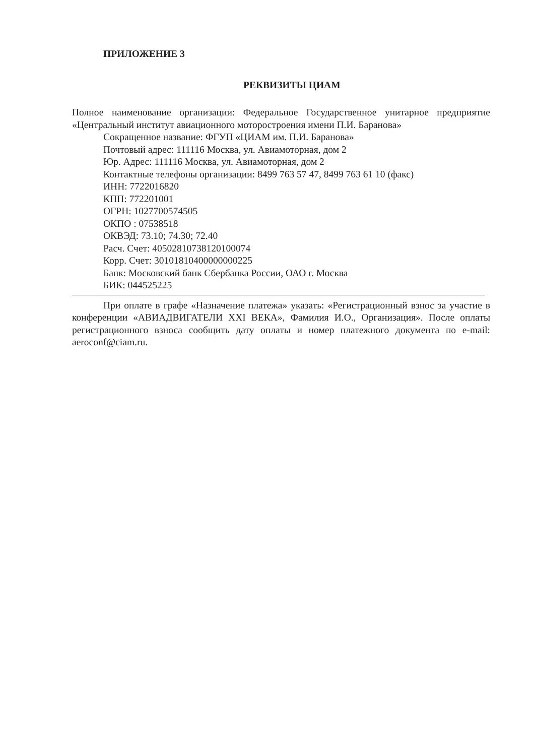ПРИЛОЖЕНИЕ 3
РЕКВИЗИТЫ ЦИАМ
Полное наименование организации: Федеральное Государственное унитарное предприятие «Центральный институт авиационного моторостроения имени П.И. Баранова»
Сокращенное название: ФГУП «ЦИАМ им. П.И. Баранова»
Почтовый адрес: 111116 Москва, ул. Авиамоторная, дом 2
Юр. Адрес: 111116 Москва, ул. Авиамоторная, дом 2
Контактные телефоны организации: 8499 763 57 47, 8499 763 61 10 (факс)
ИНН: 7722016820
КПП: 772201001
ОГРН: 1027700574505
ОКПО : 07538518
ОКВЭД: 73.10; 74.30; 72.40
Расч. Счет: 40502810738120100074
Корр. Счет: 30101810400000000225
Банк: Московский банк Сбербанка России, ОАО г. Москва
БИК: 044525225
При оплате в графе «Назначение платежа» указать: «Регистрационный взнос за участие в конференции «АВИАДВИГАТЕЛИ XXI ВЕКА», Фамилия И.О., Организация». После оплаты регистрационного взноса сообщить дату оплаты и номер платежного документа по e-mail: aeroconf@ciam.ru.